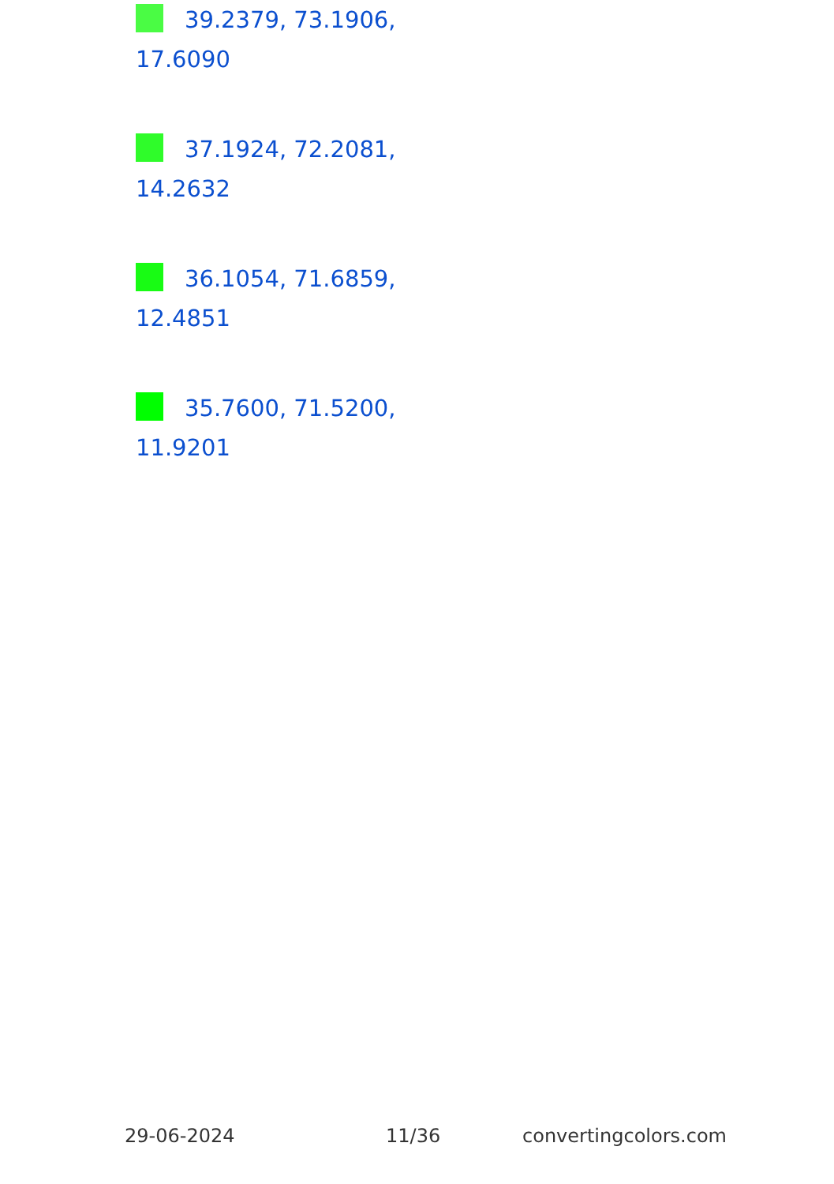39.2379, 73.1906, 17.6090
37.1924, 72.2081, 14.2632
36.1054, 71.6859, 12.4851
35.7600, 71.5200, 11.9201
29-06-2024 11/36 convertingcolors.com